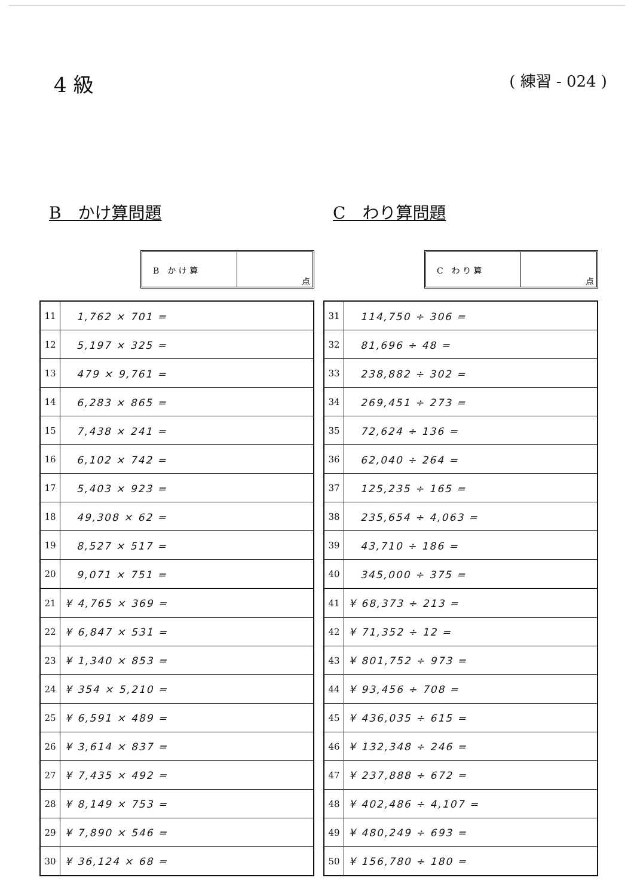4 級
( 練習 - 024 )
B　かけ算問題
B　か け 算
点
| 11 | 1,762 × 701 = |
| 12 | 5,197 × 325 = |
| 13 | 479 × 9,761 = |
| 14 | 6,283 × 865 = |
| 15 | 7,438 × 241 = |
| 16 | 6,102 × 742 = |
| 17 | 5,403 × 923 = |
| 18 | 49,308 × 62 = |
| 19 | 8,527 × 517 = |
| 20 | 9,071 × 751 = |
| 21 | ¥ 4,765 × 369 = |
| 22 | ¥ 6,847 × 531 = |
| 23 | ¥ 1,340 × 853 = |
| 24 | ¥ 354 × 5,210 = |
| 25 | ¥ 6,591 × 489 = |
| 26 | ¥ 3,614 × 837 = |
| 27 | ¥ 7,435 × 492 = |
| 28 | ¥ 8,149 × 753 = |
| 29 | ¥ 7,890 × 546 = |
| 30 | ¥ 36,124 × 68 = |
C　わり算問題
C　わ り 算
点
| 31 | 114,750 ÷ 306 = |
| 32 | 81,696 ÷ 48 = |
| 33 | 238,882 ÷ 302 = |
| 34 | 269,451 ÷ 273 = |
| 35 | 72,624 ÷ 136 = |
| 36 | 62,040 ÷ 264 = |
| 37 | 125,235 ÷ 165 = |
| 38 | 235,654 ÷ 4,063 = |
| 39 | 43,710 ÷ 186 = |
| 40 | 345,000 ÷ 375 = |
| 41 | ¥ 68,373 ÷ 213 = |
| 42 | ¥ 71,352 ÷ 12 = |
| 43 | ¥ 801,752 ÷ 973 = |
| 44 | ¥ 93,456 ÷ 708 = |
| 45 | ¥ 436,035 ÷ 615 = |
| 46 | ¥ 132,348 ÷ 246 = |
| 47 | ¥ 237,888 ÷ 672 = |
| 48 | ¥ 402,486 ÷ 4,107 = |
| 49 | ¥ 480,249 ÷ 693 = |
| 50 | ¥ 156,780 ÷ 180 = |